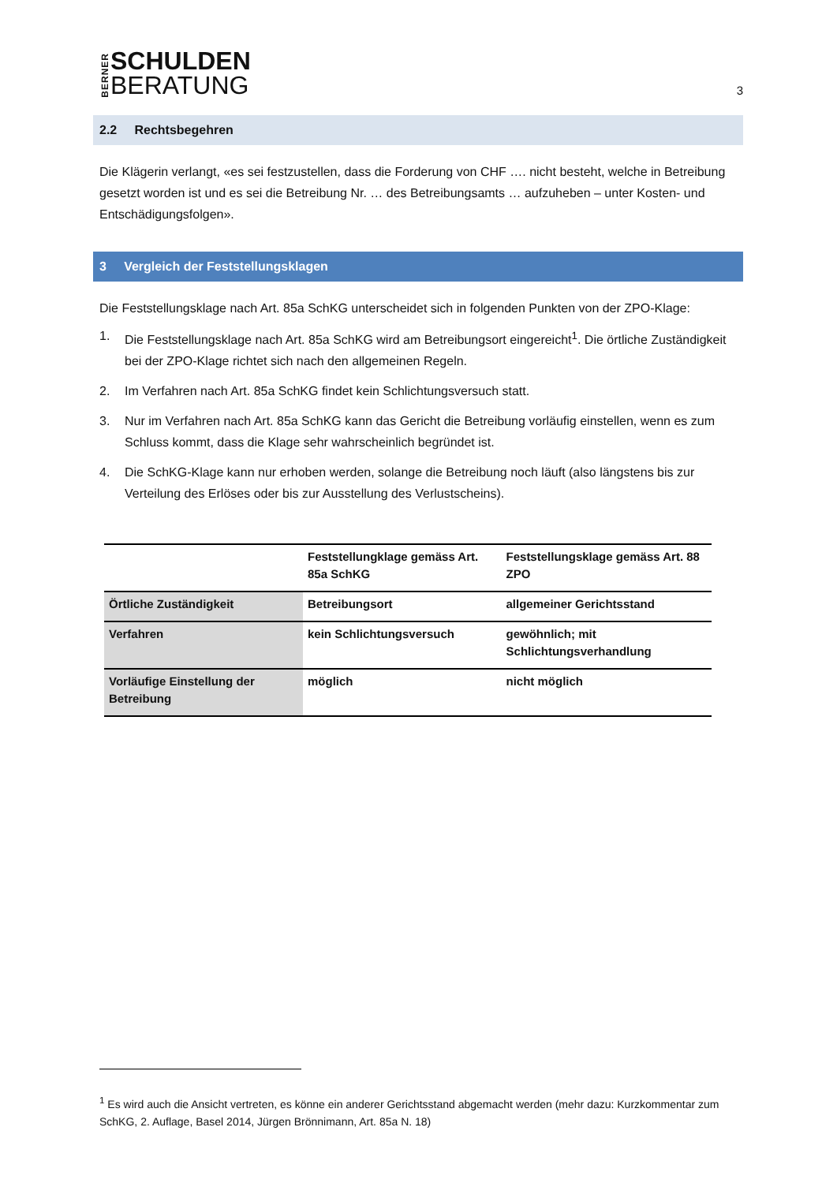BERNER
SCHULDEN
BERATUNG
3
2.2 Rechtsbegehren
Die Klägerin verlangt, «es sei festzustellen, dass die Forderung von CHF …. nicht besteht, welche in Betreibung gesetzt worden ist und es sei die Betreibung Nr. … des Betreibungsamts … aufzuheben – unter Kosten- und Entschädigungsfolgen».
3 Vergleich der Feststellungsklagen
Die Feststellungsklage nach Art. 85a SchKG unterscheidet sich in folgenden Punkten von der ZPO-Klage:
1. Die Feststellungsklage nach Art. 85a SchKG wird am Betreibungsort eingereicht<sup>1</sup>. Die örtliche Zuständigkeit bei der ZPO-Klage richtet sich nach den allgemeinen Regeln.
2. Im Verfahren nach Art. 85a SchKG findet kein Schlichtungsversuch statt.
3. Nur im Verfahren nach Art. 85a SchKG kann das Gericht die Betreibung vorläufig einstellen, wenn es zum Schluss kommt, dass die Klage sehr wahrscheinlich begründet ist.
4. Die SchKG-Klage kann nur erhoben werden, solange die Betreibung noch läuft (also längstens bis zur Verteilung des Erlöses oder bis zur Ausstellung des Verlustscheins).
| | Feststellungklage gemäss Art. 85a SchKG | Feststellungsklage gemäss Art. 88 ZPO |
| --- | --- | --- |
| Örtliche Zuständigkeit | Betreibungsort | allgemeiner Gerichtsstand |
| Verfahren | kein Schlichtungsversuch | gewöhnlich; mit Schlichtungsverhandlung |
| Vorläufige Einstellung der Betreibung | möglich | nicht möglich |
<sup>1</sup> Es wird auch die Ansicht vertreten, es könne ein anderer Gerichtsstand abgemacht werden (mehr dazu: Kurzkommentar zum SchKG, 2. Auflage, Basel 2014, Jürgen Brönnimann, Art. 85a N. 18)